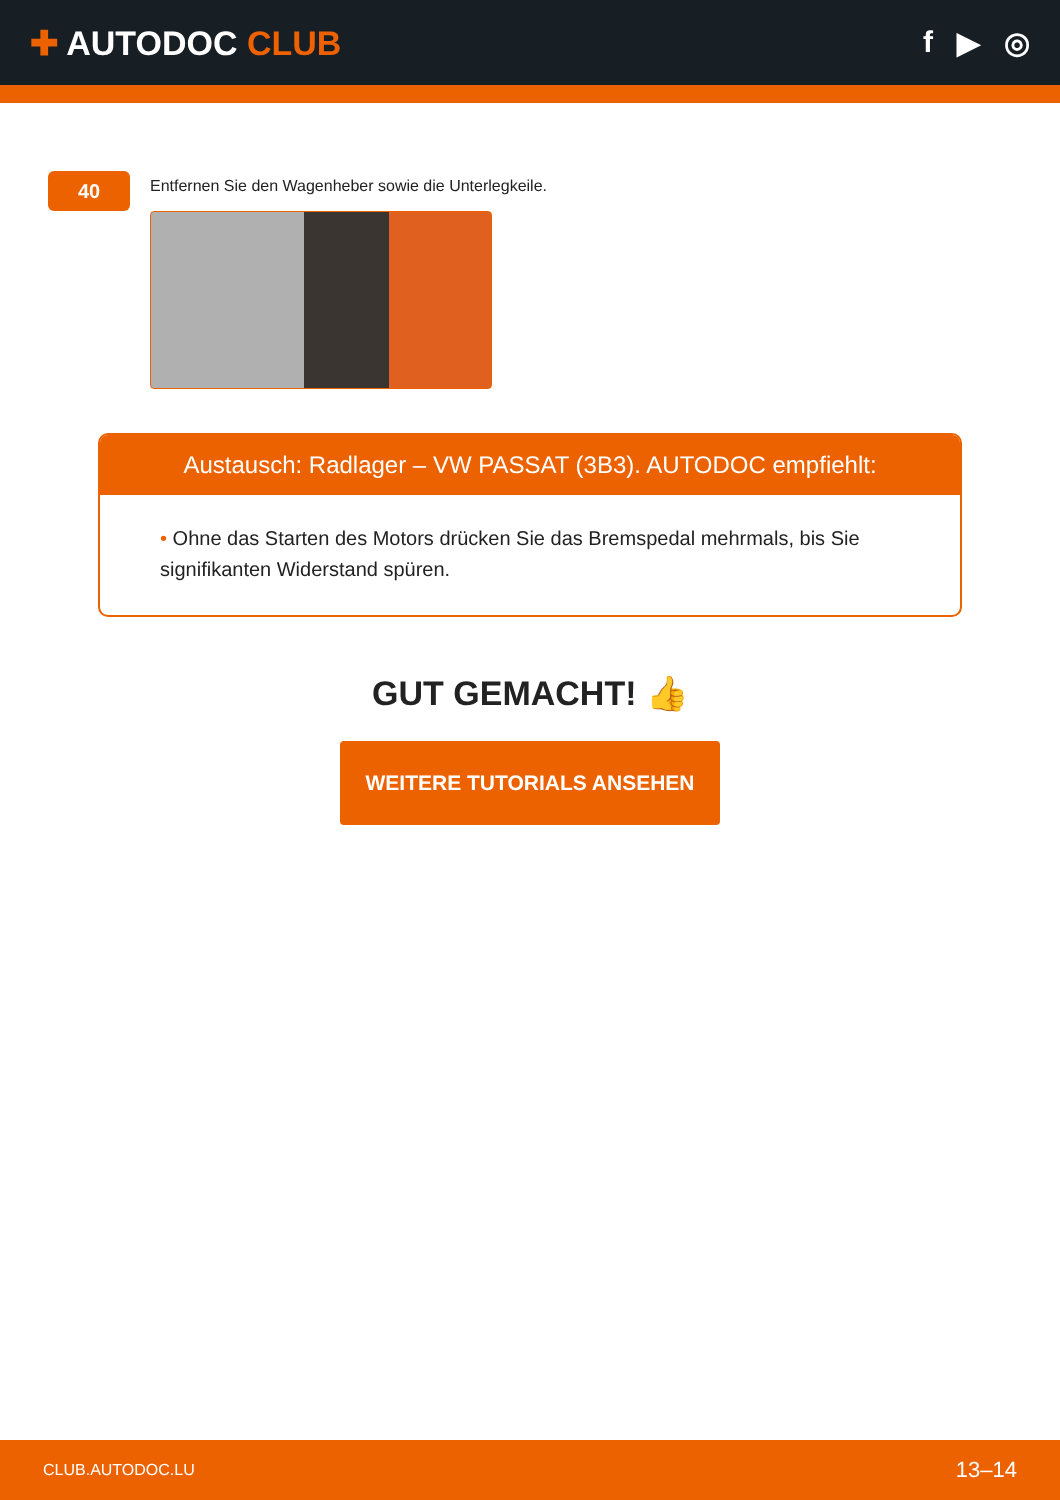✚ AUTODOC CLUB f ▶ ◎
40
Entfernen Sie den Wagenheber sowie die Unterlegkeile.
Austausch: Radlager – VW PASSAT (3B3). AUTODOC empfiehlt:
• Ohne das Starten des Motors drücken Sie das Bremspedal mehrmals, bis Sie signifikanten Widerstand spüren.
GUT GEMACHT! 👍
WEITERE TUTORIALS ANSEHEN
CLUB.AUTODOC.LU 13–14